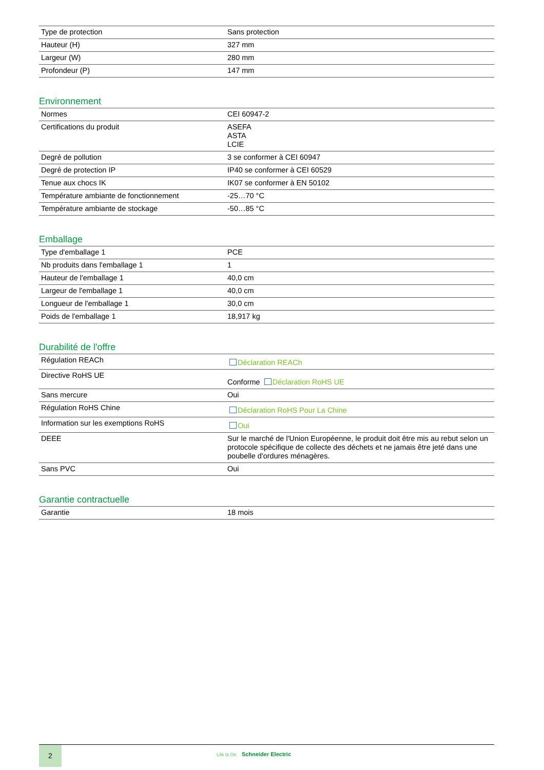| Type de protection | Sans protection |
| Hauteur (H) | 327 mm |
| Largeur (W) | 280 mm |
| Profondeur (P) | 147 mm |
Environnement
| Normes | CEI 60947-2 |
| Certifications du produit | ASEFA ASTA LCIE |
| Degré de pollution | 3 se conformer à CEI 60947 |
| Degré de protection IP | IP40 se conformer à CEI 60529 |
| Tenue aux chocs IK | IK07 se conformer à EN 50102 |
| Température ambiante de fonctionnement | -25…70 °C |
| Température ambiante de stockage | -50…85 °C |
Emballage
| Type d'emballage 1 | PCE |
| Nb produits dans l'emballage 1 | 1 |
| Hauteur de l'emballage 1 | 40,0 cm |
| Largeur de l'emballage 1 | 40,0 cm |
| Longueur de l'emballage 1 | 30,0 cm |
| Poids de l'emballage 1 | 18,917 kg |
Durabilité de l'offre
| Régulation REACh | Déclaration REACh |
| Directive RoHS UE | Conforme Déclaration RoHS UE |
| Sans mercure | Oui |
| Régulation RoHS Chine | Déclaration RoHS Pour La Chine |
| Information sur les exemptions RoHS | Oui |
| DEEE | Sur le marché de l'Union Européenne, le produit doit être mis au rebut selon un protocole spécifique de collecte des déchets et ne jamais être jeté dans une poubelle d'ordures ménagères. |
| Sans PVC | Oui |
Garantie contractuelle
| Garantie | 18 mois |
2
Life Is On Schneider Electric